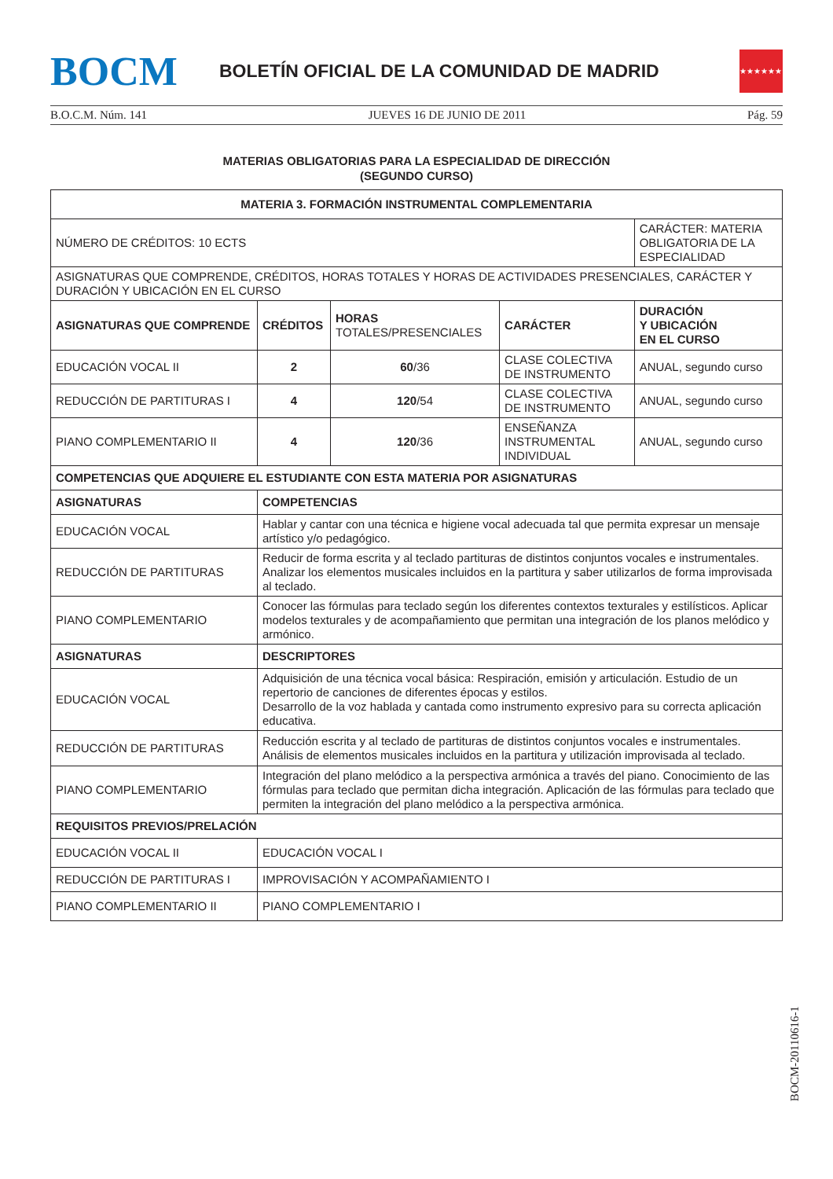BOCM
BOLETÍN OFICIAL DE LA COMUNIDAD DE MADRID
★★★★★★★
B.O.C.M. Núm. 141 JUEVES 16 DE JUNIO DE 2011 Pág. 59
MATERIAS OBLIGATORIAS PARA LA ESPECIALIDAD DE DIRECCIÓN
(SEGUNDO CURSO)
| MATERIA 3. FORMACIÓN INSTRUMENTAL COMPLEMENTARIA | | | | |
| --- | --- | --- | --- | --- |
| NÚMERO DE CRÉDITOS: 10 ECTS | | | | CARÁCTER: MATERIA OBLIGATORIA DE LA ESPECIALIDAD |
| ASIGNATURAS QUE COMPRENDE, CRÉDITOS, HORAS TOTALES Y HORAS DE ACTIVIDADES PRESENCIALES, CARÁCTER Y DURACIÓN Y UBICACIÓN EN EL CURSO | | | | |
| ASIGNATURAS QUE COMPRENDE | CRÉDITOS | HORAS TOTALES/PRESENCIALES | CARÁCTER | DURACIÓN Y UBICACIÓN EN EL CURSO |
| EDUCACIÓN VOCAL II | 2 | 60 /36 | CLASE COLECTIVA DE INSTRUMENTO | ANUAL, segundo curso |
| REDUCCIÓN DE PARTITURAS I | 4 | 120 /54 | CLASE COLECTIVA DE INSTRUMENTO | ANUAL, segundo curso |
| PIANO COMPLEMENTARIO II | 4 | 120 /36 | ENSEÑANZA INSTRUMENTAL INDIVIDUAL | ANUAL, segundo curso |
| COMPETENCIAS QUE ADQUIERE EL ESTUDIANTE CON ESTA MATERIA POR ASIGNATURAS | | | | |
| ASIGNATURAS | COMPETENCIAS | | | |
| EDUCACIÓN VOCAL | Hablar y cantar con una técnica e higiene vocal adecuada tal que permita expresar un mensaje artístico y/o pedagógico. | | | |
| REDUCCIÓN DE PARTITURAS | Reducir de forma escrita y al teclado partituras de distintos conjuntos vocales e instrumentales. Analizar los elementos musicales incluidos en la partitura y saber utilizarlos de forma improvisada al teclado. | | | |
| PIANO COMPLEMENTARIO | Conocer las fórmulas para teclado según los diferentes contextos texturales y estilísticos. Aplicar modelos texturales y de acompañamiento que permitan una integración de los planos melódico y armónico. | | | |
| ASIGNATURAS | DESCRIPTORES | | | |
| EDUCACIÓN VOCAL | Adquisición de una técnica vocal básica: Respiración, emisión y articulación. Estudio de un repertorio de canciones de diferentes épocas y estilos. Desarrollo de la voz hablada y cantada como instrumento expresivo para su correcta aplicación educativa. | | | |
| REDUCCIÓN DE PARTITURAS | Reducción escrita y al teclado de partituras de distintos conjuntos vocales e instrumentales. Análisis de elementos musicales incluidos en la partitura y utilización improvisada al teclado. | | | |
| PIANO COMPLEMENTARIO | Integración del plano melódico a la perspectiva armónica a través del piano. Conocimiento de las fórmulas para teclado que permitan dicha integración. Aplicación de las fórmulas para teclado que permiten la integración del plano melódico a la perspectiva armónica. | | | |
| REQUISITOS PREVIOS/PRELACIÓN | | | | |
| EDUCACIÓN VOCAL II | EDUCACIÓN VOCAL I | | | |
| REDUCCIÓN DE PARTITURAS I | IMPROVISACIÓN Y ACOMPAÑAMIENTO I | | | |
| PIANO COMPLEMENTARIO II | PIANO COMPLEMENTARIO I | | | |
BOCM-20110616-1